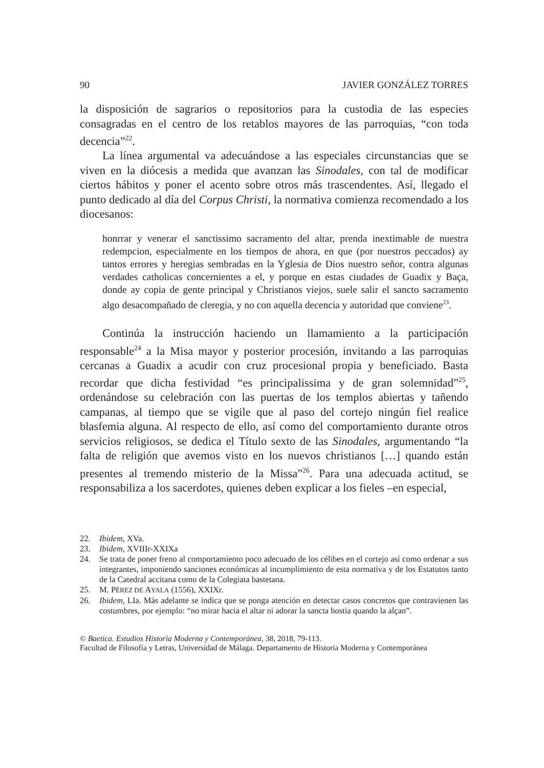90 JAVIER GONZÁLEZ TORRES
la disposición de sagrarios o repositorios para la custodia de las especies consagradas en el centro de los retablos mayores de las parroquias, “con toda decencia”<sup>22</sup>.
La línea argumental va adecuándose a las especiales circunstancias que se viven en la diócesis a medida que avanzan las Sinodales, con tal de modificar ciertos hábitos y poner el acento sobre otros más trascendentes. Así, llegado el punto dedicado al día del Corpus Christi, la normativa comienza recomendado a los diocesanos:
honrrar y venerar el sanctissimo sacramento del altar, prenda inextimable de nuestra redempcion, especialmente en los tiempos de ahora, en que (por nuestros peccados) ay tantos errores y heregias sembradas en la Yglesia de Dios nuestro señor, contra algunas verdades catholicas concernientes a el, y porque en estas ciudades de Guadix y Baça, donde ay copia de gente principal y Christianos viejos, suele salir el sancto sacramento algo desacompañado de cleregia, y no con aquella decencia y autoridad que conviene<sup>23</sup>.
Continúa la instrucción haciendo un llamamiento a la participación responsable<sup>24</sup> a la Misa mayor y posterior procesión, invitando a las parroquias cercanas a Guadix a acudir con cruz procesional propia y beneficiado. Basta recordar que dicha festividad “es principalissima y de gran solemnidad”<sup>25</sup>, ordenándose su celebración con las puertas de los templos abiertas y tañendo campanas, al tiempo que se vigile que al paso del cortejo ningún fiel realice blasfemia alguna. Al respecto de ello, así como del comportamiento durante otros servicios religiosos, se dedica el Título sexto de las Sinodales, argumentando “la falta de religión que avemos visto en los nuevos christianos […] quando están presentes al tremendo misterio de la Missa”<sup>26</sup>. Para una adecuada actitud, se responsabiliza a los sacerdotes, quienes deben explicar a los fieles –en especial,
22. Ibidem, XVa.
23. Ibidem, XVIIIr-XXIXa
24. Se trata de poner freno al comportamiento poco adecuado de los célibes en el cortejo así como ordenar a sus integrantes, imponiendo sanciones económicas al incumplimiento de esta normativa y de los Estatutos tanto de la Catedral accitana como de la Colegiata bastetana.
25. M. PÉREZ DE AYALA (1556), XXIXr.
26. Ibidem, LIa. Más adelante se indica que se ponga atención en detectar casos concretos que contravienen las costumbres, por ejemplo: “no mirar hacia el altar ni adorar la sancta hostia quando la alçan”.
© Baetica. Estudios Historia Moderna y Contemporánea, 38, 2018, 79-113.
Facultad de Filosofía y Letras, Universidad de Málaga. Departamento de Historia Moderna y Contemporánea